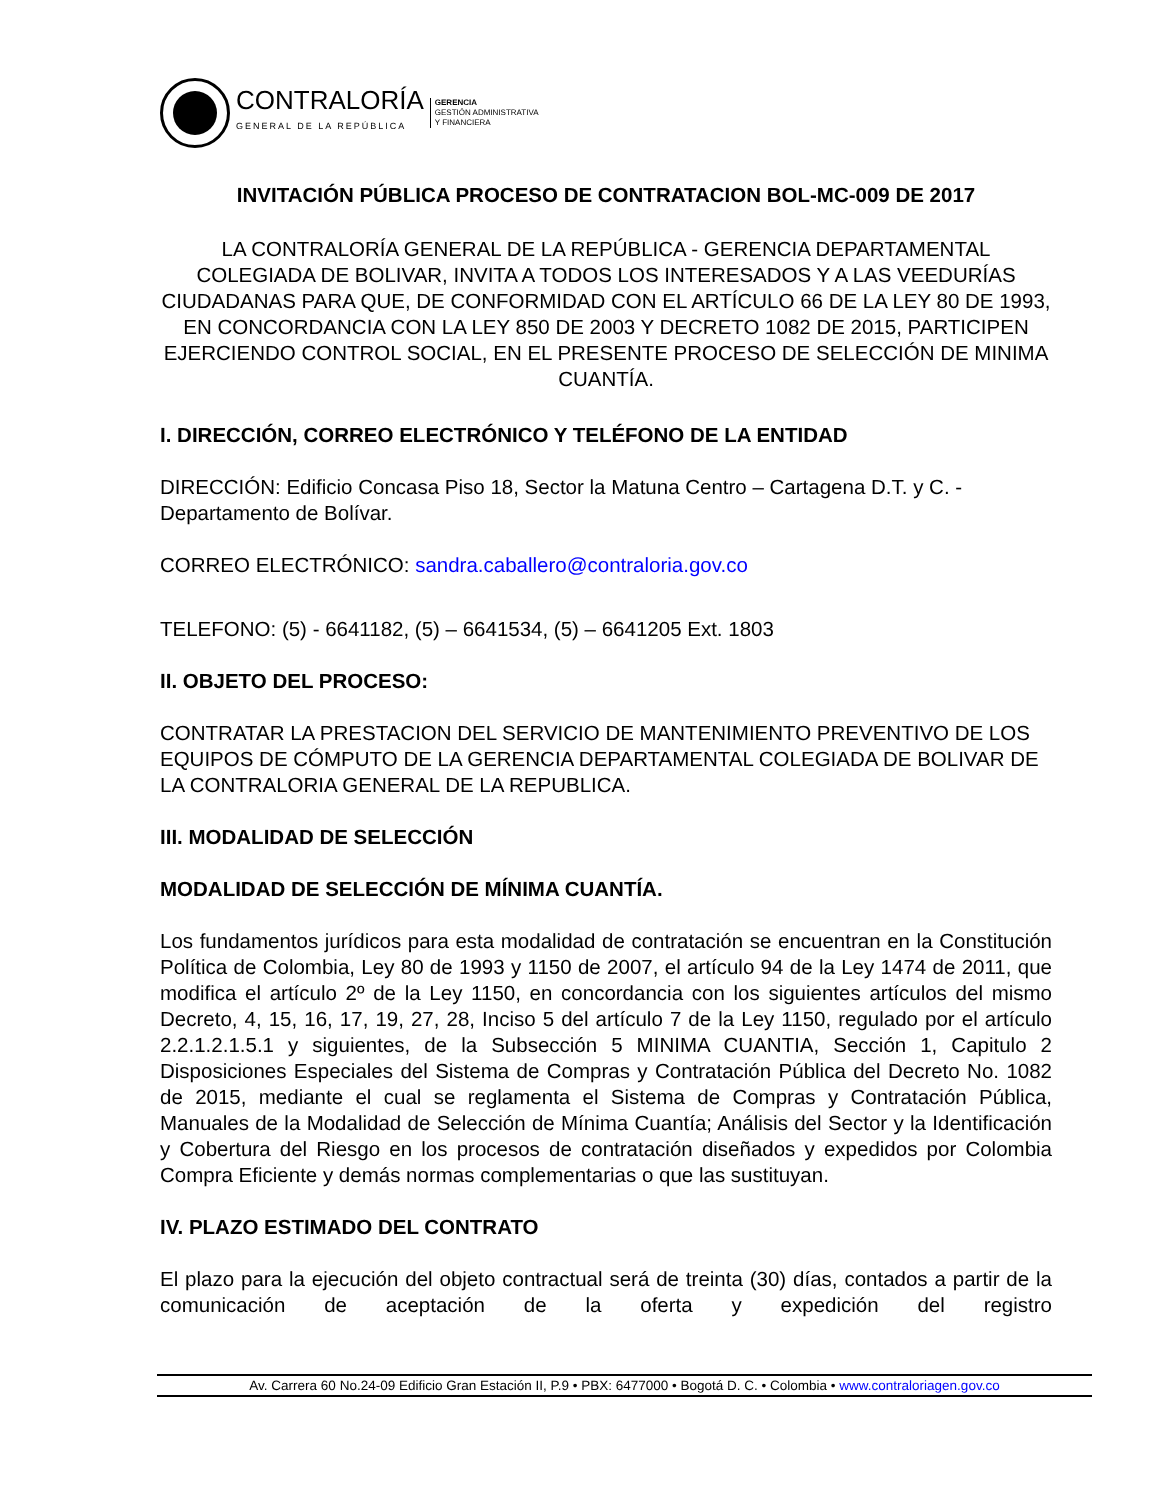CONTRALORÍA
GENERAL DE LA REPÚBLICA
GERENCIA
GESTIÓN ADMINISTRATIVA
Y FINANCIERA
INVITACIÓN PÚBLICA PROCESO DE CONTRATACION BOL-MC-009 DE 2017
LA CONTRALORÍA GENERAL DE LA REPÚBLICA - GERENCIA DEPARTAMENTAL COLEGIADA DE BOLIVAR, INVITA A TODOS LOS INTERESADOS Y A LAS VEEDURÍAS CIUDADANAS PARA QUE, DE CONFORMIDAD CON EL ARTÍCULO 66 DE LA LEY 80 DE 1993, EN CONCORDANCIA CON LA LEY 850 DE 2003 Y DECRETO 1082 DE 2015, PARTICIPEN EJERCIENDO CONTROL SOCIAL, EN EL PRESENTE PROCESO DE SELECCIÓN DE MINIMA CUANTÍA.
I. DIRECCIÓN, CORREO ELECTRÓNICO Y TELÉFONO DE LA ENTIDAD
DIRECCIÓN: Edificio Concasa Piso 18, Sector la Matuna Centro – Cartagena D.T. y C. - Departamento de Bolívar.
CORREO ELECTRÓNICO: sandra.caballero@contraloria.gov.co
TELEFONO: (5) - 6641182, (5) – 6641534, (5) – 6641205 Ext. 1803
II. OBJETO DEL PROCESO:
CONTRATAR LA PRESTACION DEL SERVICIO DE MANTENIMIENTO PREVENTIVO DE LOS EQUIPOS DE CÓMPUTO DE LA GERENCIA DEPARTAMENTAL COLEGIADA DE BOLIVAR DE LA CONTRALORIA GENERAL DE LA REPUBLICA.
III. MODALIDAD DE SELECCIÓN
MODALIDAD DE SELECCIÓN DE MÍNIMA CUANTÍA.
Los fundamentos jurídicos para esta modalidad de contratación se encuentran en la Constitución Política de Colombia, Ley 80 de 1993 y 1150 de 2007, el artículo 94 de la Ley 1474 de 2011, que modifica el artículo 2º de la Ley 1150, en concordancia con los siguientes artículos del mismo Decreto, 4, 15, 16, 17, 19, 27, 28, Inciso 5 del artículo 7 de la Ley 1150, regulado por el artículo 2.2.1.2.1.5.1 y siguientes, de la Subsección 5 MINIMA CUANTIA, Sección 1, Capitulo 2 Disposiciones Especiales del Sistema de Compras y Contratación Pública del Decreto No. 1082 de 2015, mediante el cual se reglamenta el Sistema de Compras y Contratación Pública, Manuales de la Modalidad de Selección de Mínima Cuantía; Análisis del Sector y la Identificación y Cobertura del Riesgo en los procesos de contratación diseñados y expedidos por Colombia Compra Eficiente y demás normas complementarias o que las sustituyan.
IV. PLAZO ESTIMADO DEL CONTRATO
El plazo para la ejecución del objeto contractual será de treinta (30) días, contados a partir de la comunicación de aceptación de la oferta y expedición del registro
Av. Carrera 60 No.24-09 Edificio Gran Estación II, P.9 • PBX: 6477000 • Bogotá D. C. • Colombia • www.contraloriagen.gov.co